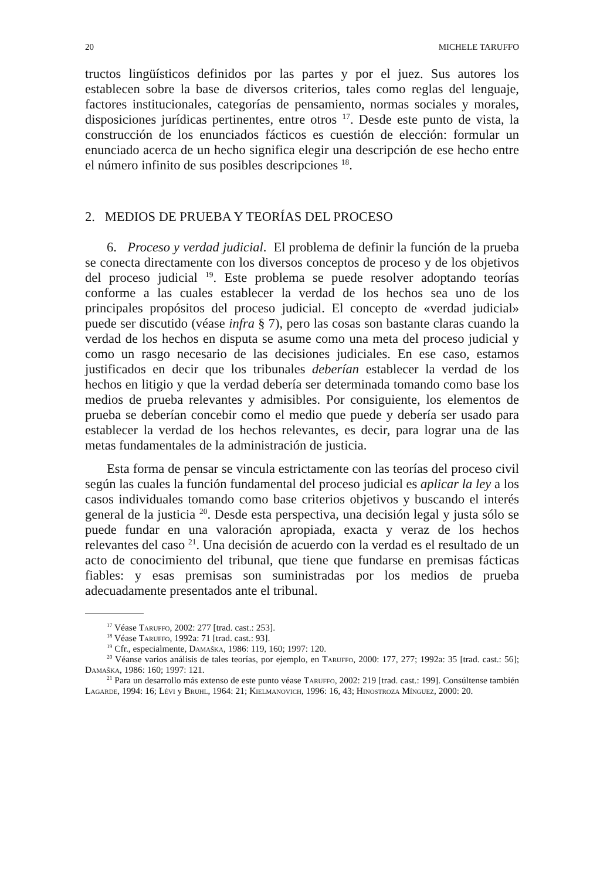20 MICHELE TARUFFO
tructos lingüísticos definidos por las partes y por el juez. Sus autores los establecen sobre la base de diversos criterios, tales como reglas del lenguaje, factores institucionales, categorías de pensamiento, normas sociales y morales, disposiciones jurídicas pertinentes, entre otros <sup>17</sup>. Desde este punto de vista, la construcción de los enunciados fácticos es cuestión de elección: formular un enunciado acerca de un hecho significa elegir una descripción de ese hecho entre el número infinito de sus posibles descripciones <sup>18</sup>.
2. MEDIOS DE PRUEBA Y TEORÍAS DEL PROCESO
6. Proceso y verdad judicial. El problema de definir la función de la prueba se conecta directamente con los diversos conceptos de proceso y de los objetivos del proceso judicial <sup>19</sup>. Este problema se puede resolver adoptando teorías conforme a las cuales establecer la verdad de los hechos sea uno de los principales propósitos del proceso judicial. El concepto de «verdad judicial» puede ser discutido (véase infra § 7), pero las cosas son bastante claras cuando la verdad de los hechos en disputa se asume como una meta del proceso judicial y como un rasgo necesario de las decisiones judiciales. En ese caso, estamos justificados en decir que los tribunales deberían establecer la verdad de los hechos en litigio y que la verdad debería ser determinada tomando como base los medios de prueba relevantes y admisibles. Por consiguiente, los elementos de prueba se deberían concebir como el medio que puede y debería ser usado para establecer la verdad de los hechos relevantes, es decir, para lograr una de las metas fundamentales de la administración de justicia.
Esta forma de pensar se vincula estrictamente con las teorías del proceso civil según las cuales la función fundamental del proceso judicial es aplicar la ley a los casos individuales tomando como base criterios objetivos y buscando el interés general de la justicia <sup>20</sup>. Desde esta perspectiva, una decisión legal y justa sólo se puede fundar en una valoración apropiada, exacta y veraz de los hechos relevantes del caso <sup>21</sup>. Una decisión de acuerdo con la verdad es el resultado de un acto de conocimiento del tribunal, que tiene que fundarse en premisas fácticas fiables: y esas premisas son suministradas por los medios de prueba adecuadamente presentados ante el tribunal.
<sup>17</sup> Véase Taruffo, 2002: 277 [trad. cast.: 253].
<sup>18</sup> Véase Taruffo, 1992a: 71 [trad. cast.: 93].
<sup>19</sup> Cfr., especialmente, Damaška, 1986: 119, 160; 1997: 120.
<sup>20</sup> Véanse varios análisis de tales teorías, por ejemplo, en Taruffo, 2000: 177, 277; 1992a: 35 [trad. cast.: 56]; Damaška, 1986: 160; 1997: 121.
<sup>21</sup> Para un desarrollo más extenso de este punto véase Taruffo, 2002: 219 [trad. cast.: 199]. Consúltense también Lagarde, 1994: 16; Lévi y Bruhl, 1964: 21; Kielmanovich, 1996: 16, 43; Hinostroza Mínguez, 2000: 20.